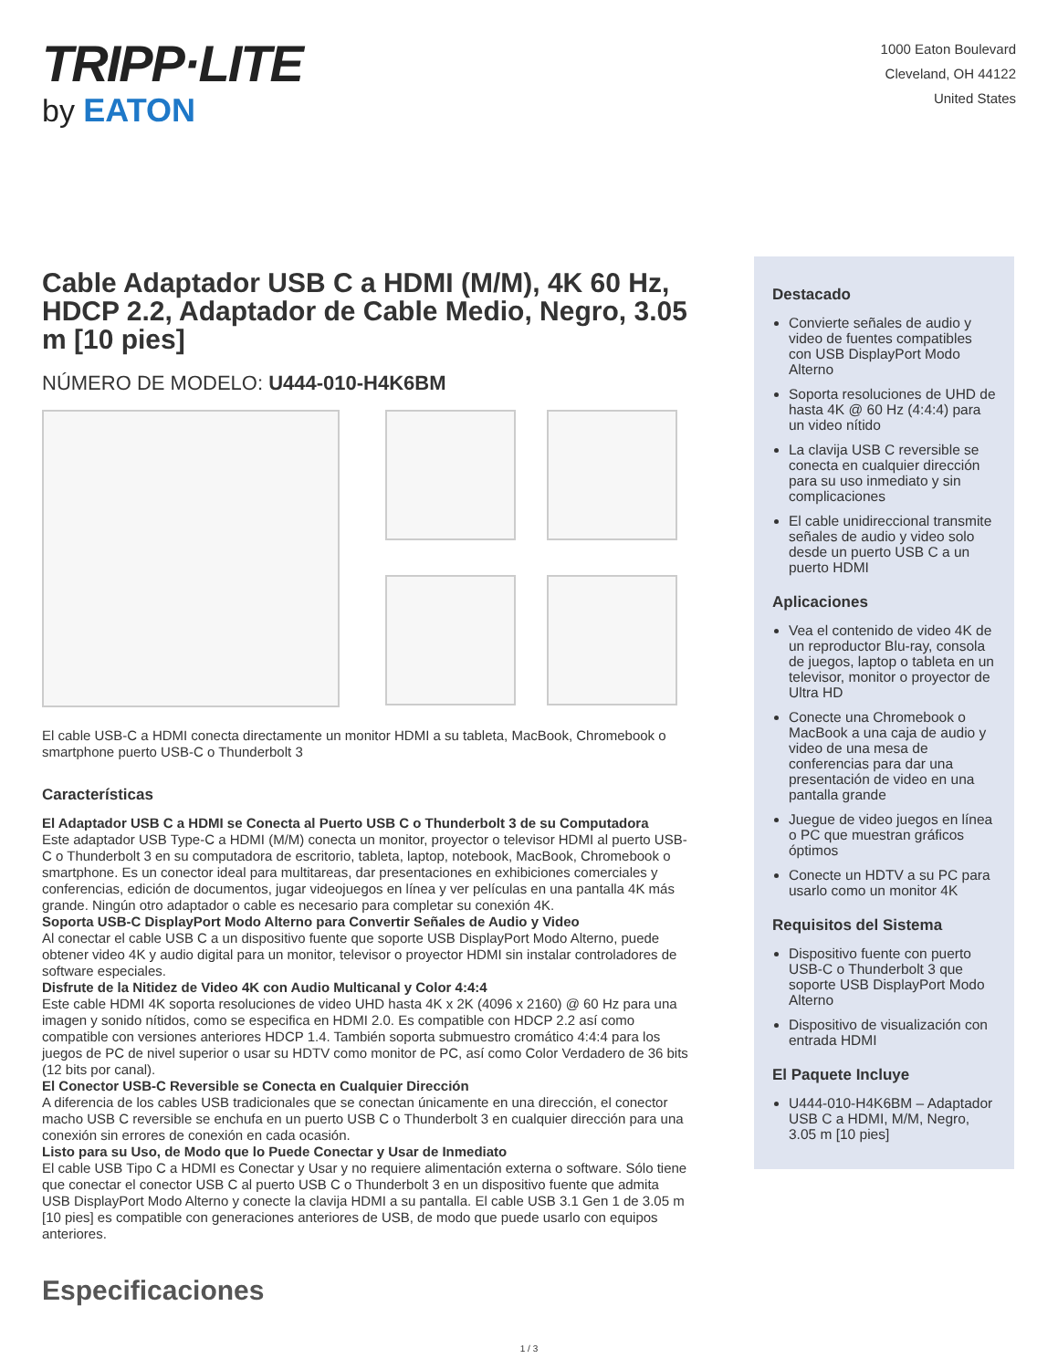TRIPP·LITE
by EATON
1000 Eaton Boulevard
Cleveland, OH 44122
United States
Cable Adaptador USB C a HDMI (M/M), 4K 60 Hz, HDCP 2.2, Adaptador de Cable Medio, Negro, 3.05 m [10 pies]
NÚMERO DE MODELO: U444-010-H4K6BM
El cable USB-C a HDMI conecta directamente un monitor HDMI a su tableta, MacBook, Chromebook o smartphone puerto USB-C o Thunderbolt 3
Características
El Adaptador USB C a HDMI se Conecta al Puerto USB C o Thunderbolt 3 de su Computadora
Este adaptador USB Type-C a HDMI (M/M) conecta un monitor, proyector o televisor HDMI al puerto USB-C o Thunderbolt 3 en su computadora de escritorio, tableta, laptop, notebook, MacBook, Chromebook o smartphone. Es un conector ideal para multitareas, dar presentaciones en exhibiciones comerciales y conferencias, edición de documentos, jugar videojuegos en línea y ver películas en una pantalla 4K más grande. Ningún otro adaptador o cable es necesario para completar su conexión 4K.
Soporta USB-C DisplayPort Modo Alterno para Convertir Señales de Audio y Video
Al conectar el cable USB C a un dispositivo fuente que soporte USB DisplayPort Modo Alterno, puede obtener video 4K y audio digital para un monitor, televisor o proyector HDMI sin instalar controladores de software especiales.
Disfrute de la Nitidez de Video 4K con Audio Multicanal y Color 4:4:4
Este cable HDMI 4K soporta resoluciones de video UHD hasta 4K x 2K (4096 x 2160) @ 60 Hz para una imagen y sonido nítidos, como se especifica en HDMI 2.0. Es compatible con HDCP 2.2 así como compatible con versiones anteriores HDCP 1.4. También soporta submuestro cromático 4:4:4 para los juegos de PC de nivel superior o usar su HDTV como monitor de PC, así como Color Verdadero de 36 bits (12 bits por canal).
El Conector USB-C Reversible se Conecta en Cualquier Dirección
A diferencia de los cables USB tradicionales que se conectan únicamente en una dirección, el conector macho USB C reversible se enchufa en un puerto USB C o Thunderbolt 3 en cualquier dirección para una conexión sin errores de conexión en cada ocasión.
Listo para su Uso, de Modo que lo Puede Conectar y Usar de Inmediato
El cable USB Tipo C a HDMI es Conectar y Usar y no requiere alimentación externa o software. Sólo tiene que conectar el conector USB C al puerto USB C o Thunderbolt 3 en un dispositivo fuente que admita USB DisplayPort Modo Alterno y conecte la clavija HDMI a su pantalla. El cable USB 3.1 Gen 1 de 3.05 m [10 pies] es compatible con generaciones anteriores de USB, de modo que puede usarlo con equipos anteriores.
Especificaciones
Destacado
Convierte señales de audio y video de fuentes compatibles con USB DisplayPort Modo Alterno
Soporta resoluciones de UHD de hasta 4K @ 60 Hz (4:4:4) para un video nítido
La clavija USB C reversible se conecta en cualquier dirección para su uso inmediato y sin complicaciones
El cable unidireccional transmite señales de audio y video solo desde un puerto USB C a un puerto HDMI
Aplicaciones
Vea el contenido de video 4K de un reproductor Blu-ray, consola de juegos, laptop o tableta en un televisor, monitor o proyector de Ultra HD
Conecte una Chromebook o MacBook a una caja de audio y video de una mesa de conferencias para dar una presentación de video en una pantalla grande
Juegue de video juegos en línea o PC que muestran gráficos óptimos
Conecte un HDTV a su PC para usarlo como un monitor 4K
Requisitos del Sistema
Dispositivo fuente con puerto USB-C o Thunderbolt 3 que soporte USB DisplayPort Modo Alterno
Dispositivo de visualización con entrada HDMI
El Paquete Incluye
U444-010-H4K6BM – Adaptador USB C a HDMI, M/M, Negro, 3.05 m [10 pies]
1 / 3